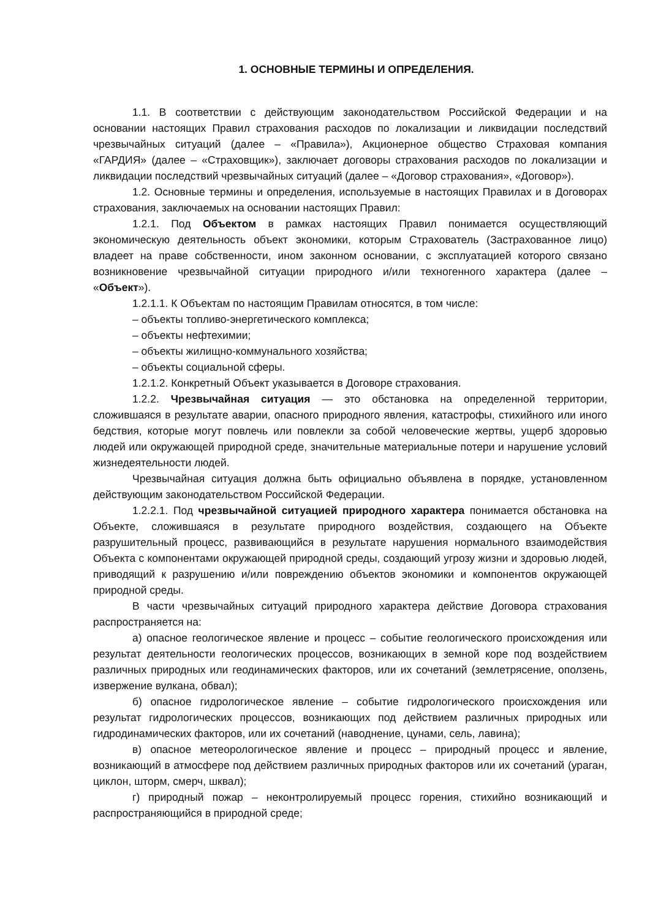1. ОСНОВНЫЕ ТЕРМИНЫ И ОПРЕДЕЛЕНИЯ.
1.1. В соответствии с действующим законодательством Российской Федерации и на основании настоящих Правил страхования расходов по локализации и ликвидации последствий чрезвычайных ситуаций (далее – «Правила»), Акционерное общество Страховая компания «ГАРДИЯ» (далее – «Страховщик»), заключает договоры страхования расходов по локализации и ликвидации последствий чрезвычайных ситуаций (далее – «Договор страхования», «Договор»).
1.2. Основные термины и определения, используемые в настоящих Правилах и в Договорах страхования, заключаемых на основании настоящих Правил:
1.2.1. Под Объектом в рамках настоящих Правил понимается осуществляющий экономическую деятельность объект экономики, которым Страхователь (Застрахованное лицо) владеет на праве собственности, ином законном основании, с эксплуатацией которого связано возникновение чрезвычайной ситуации природного и/или техногенного характера (далее – «Объект»).
1.2.1.1. К Объектам по настоящим Правилам относятся, в том числе:
– объекты топливо-энергетического комплекса;
– объекты нефтехимии;
– объекты жилищно-коммунального хозяйства;
– объекты социальной сферы.
1.2.1.2. Конкретный Объект указывается в Договоре страхования.
1.2.2. Чрезвычайная ситуация — это обстановка на определенной территории, сложившаяся в результате аварии, опасного природного явления, катастрофы, стихийного или иного бедствия, которые могут повлечь или повлекли за собой человеческие жертвы, ущерб здоровью людей или окружающей природной среде, значительные материальные потери и нарушение условий жизнедеятельности людей.
Чрезвычайная ситуация должна быть официально объявлена в порядке, установленном действующим законодательством Российской Федерации.
1.2.2.1. Под чрезвычайной ситуацией природного характера понимается обстановка на Объекте, сложившаяся в результате природного воздействия, создающего на Объекте разрушительный процесс, развивающийся в результате нарушения нормального взаимодействия Объекта с компонентами окружающей природной среды, создающий угрозу жизни и здоровью людей, приводящий к разрушению и/или повреждению объектов экономики и компонентов окружающей природной среды.
В части чрезвычайных ситуаций природного характера действие Договора страхования распространяется на:
а) опасное геологическое явление и процесс – событие геологического происхождения или результат деятельности геологических процессов, возникающих в земной коре под воздействием различных природных или геодинамических факторов, или их сочетаний (землетрясение, оползень, извержение вулкана, обвал);
б) опасное гидрологическое явление – событие гидрологического происхождения или результат гидрологических процессов, возникающих под действием различных природных или гидродинамических факторов, или их сочетаний (наводнение, цунами, сель, лавина);
в) опасное метеорологическое явление и процесс – природный процесс и явление, возникающий в атмосфере под действием различных природных факторов или их сочетаний (ураган, циклон, шторм, смерч, шквал);
г) природный пожар – неконтролируемый процесс горения, стихийно возникающий и распространяющийся в природной среде;